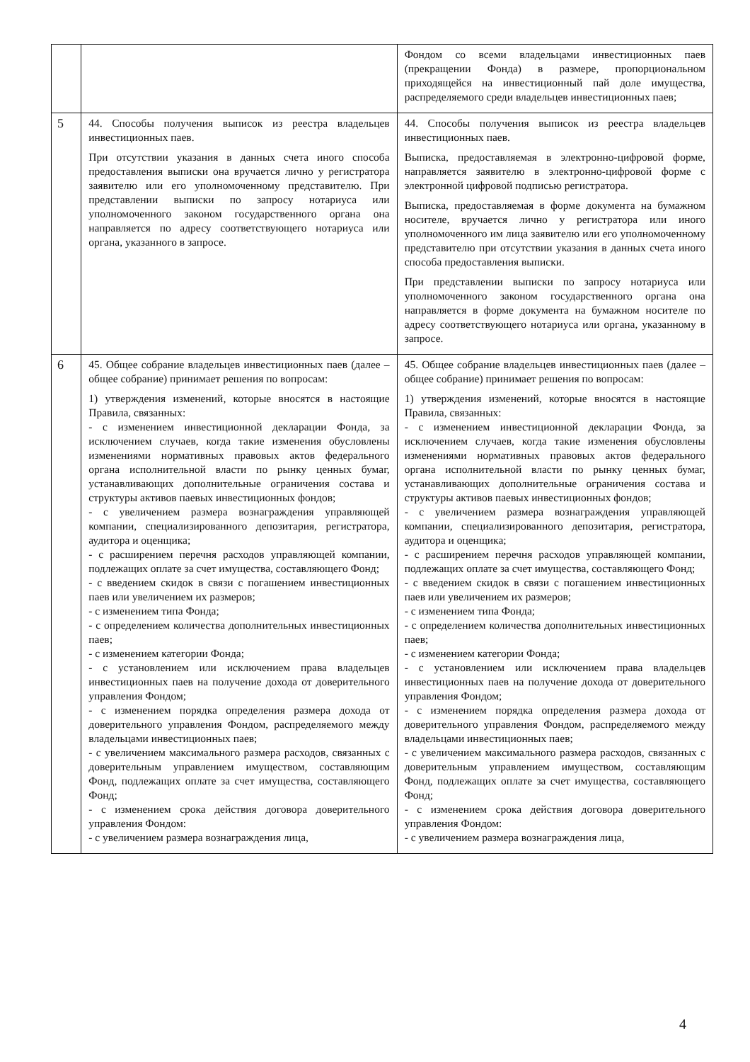| | | Фондом со всеми владельцами инвестиционных паев (прекращении Фонда) в размере, пропорциональном приходящейся на инвестиционный пай доле имущества, распределяемого среди владельцев инвестиционных паев; |
| 5 | 44. Способы получения выписок из реестра владельцев инвестиционных паев. При отсутствии указания в данных счета иного способа предоставления выписки она вручается лично у регистратора заявителю или его уполномоченному представителю. При представлении выписки по запросу нотариуса или уполномоченного законом государственного органа она направляется по адресу соответствующего нотариуса или органа, указанного в запросе. | 44. Способы получения выписок из реестра владельцев инвестиционных паев. Выписка, предоставляемая в электронно-цифровой форме, направляется заявителю в электронно-цифровой форме с электронной цифровой подписью регистратора. Выписка, предоставляемая в форме документа на бумажном носителе, вручается лично у регистратора или иного уполномоченного им лица заявителю или его уполномоченному представителю при отсутствии указания в данных счета иного способа предоставления выписки. При представлении выписки по запросу нотариуса или уполномоченного законом государственного органа она направляется в форме документа на бумажном носителе по адресу соответствующего нотариуса или органа, указанному в запросе. |
| 6 | 45. Общее собрание владельцев инвестиционных паев (далее – общее собрание) принимает решения по вопросам: 1) утверждения изменений, которые вносятся в настоящие Правила, связанных: - с изменением инвестиционной декларации Фонда, за исключением случаев, когда такие изменения обусловлены изменениями нормативных правовых актов федерального органа исполнительной власти по рынку ценных бумаг, устанавливающих дополнительные ограничения состава и структуры активов паевых инвестиционных фондов; - с увеличением размера вознаграждения управляющей компании, специализированного депозитария, регистратора, аудитора и оценщика; - с расширением перечня расходов управляющей компании, подлежащих оплате за счет имущества, составляющего Фонд; - с введением скидок в связи с погашением инвестиционных паев или увеличением их размеров; - с изменением типа Фонда; - с определением количества дополнительных инвестиционных паев; - с изменением категории Фонда; - с установлением или исключением права владельцев инвестиционных паев на получение дохода от доверительного управления Фондом; - с изменением порядка определения размера дохода от доверительного управления Фондом, распределяемого между владельцами инвестиционных паев; - с увеличением максимального размера расходов, связанных с доверительным управлением имуществом, составляющим Фонд, подлежащих оплате за счет имущества, составляющего Фонд; - с изменением срока действия договора доверительного управления Фондом: - с увеличением размера вознаграждения лица, | 45. Общее собрание владельцев инвестиционных паев (далее – общее собрание) принимает решения по вопросам: 1) утверждения изменений, которые вносятся в настоящие Правила, связанных: - с изменением инвестиционной декларации Фонда, за исключением случаев, когда такие изменения обусловлены изменениями нормативных правовых актов федерального органа исполнительной власти по рынку ценных бумаг, устанавливающих дополнительные ограничения состава и структуры активов паевых инвестиционных фондов; - с увеличением размера вознаграждения управляющей компании, специализированного депозитария, регистратора, аудитора и оценщика; - с расширением перечня расходов управляющей компании, подлежащих оплате за счет имущества, составляющего Фонд; - с введением скидок в связи с погашением инвестиционных паев или увеличением их размеров; - с изменением типа Фонда; - с определением количества дополнительных инвестиционных паев; - с изменением категории Фонда; - с установлением или исключением права владельцев инвестиционных паев на получение дохода от доверительного управления Фондом; - с изменением порядка определения размера дохода от доверительного управления Фондом, распределяемого между владельцами инвестиционных паев; - с увеличением максимального размера расходов, связанных с доверительным управлением имуществом, составляющим Фонд, подлежащих оплате за счет имущества, составляющего Фонд; - с изменением срока действия договора доверительного управления Фондом: - с увеличением размера вознаграждения лица, |
4